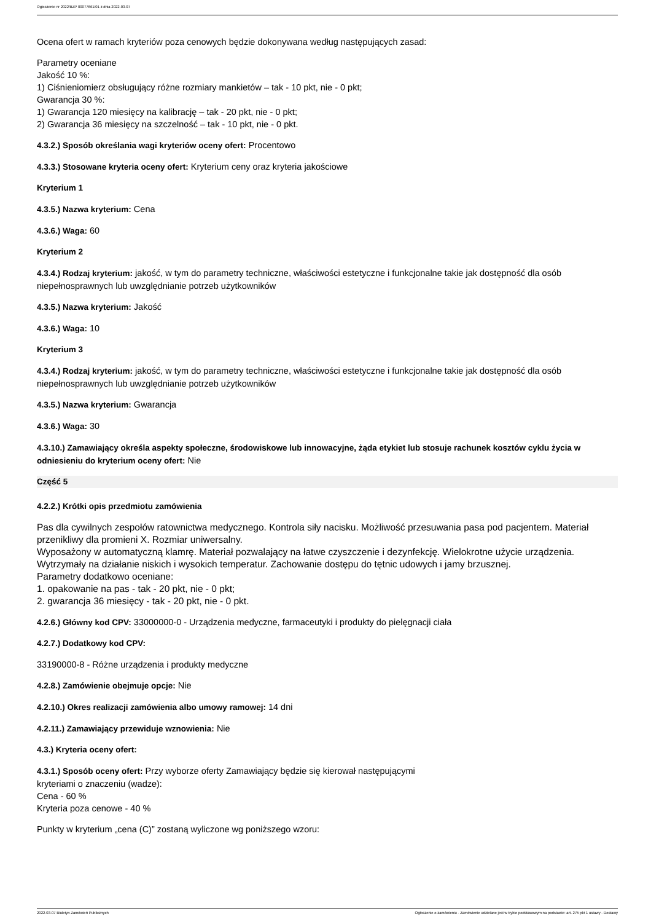Ogłoszenie nr 2022/BZP 00077661/01 z dnia 2022-03-07
Ocena ofert w ramach kryteriów poza cenowych będzie dokonywana według następujących zasad:
Parametry oceniane
Jakość 10 %:
1) Ciśnieniomierz obsługujący różne rozmiary mankietów – tak - 10 pkt, nie - 0 pkt;
Gwarancja 30 %:
1) Gwarancja 120 miesięcy na kalibrację – tak - 20 pkt, nie - 0 pkt;
2) Gwarancja 36 miesięcy na szczelność – tak - 10 pkt, nie - 0 pkt.
4.3.2.) Sposób określania wagi kryteriów oceny ofert: Procentowo
4.3.3.) Stosowane kryteria oceny ofert: Kryterium ceny oraz kryteria jakościowe
Kryterium 1
4.3.5.) Nazwa kryterium: Cena
4.3.6.) Waga: 60
Kryterium 2
4.3.4.) Rodzaj kryterium: jakość, w tym do parametry techniczne, właściwości estetyczne i funkcjonalne takie jak dostępność dla osób niepełnosprawnych lub uwzględnianie potrzeb użytkowników
4.3.5.) Nazwa kryterium: Jakość
4.3.6.) Waga: 10
Kryterium 3
4.3.4.) Rodzaj kryterium: jakość, w tym do parametry techniczne, właściwości estetyczne i funkcjonalne takie jak dostępność dla osób niepełnosprawnych lub uwzględnianie potrzeb użytkowników
4.3.5.) Nazwa kryterium: Gwarancja
4.3.6.) Waga: 30
4.3.10.) Zamawiający określa aspekty społeczne, środowiskowe lub innowacyjne, żąda etykiet lub stosuje rachunek kosztów cyklu życia w odniesieniu do kryterium oceny ofert: Nie
Część 5
4.2.2.) Krótki opis przedmiotu zamówienia
Pas dla cywilnych zespołów ratownictwa medycznego. Kontrola siły nacisku. Możliwość przesuwania pasa pod pacjentem. Materiał przenikliwy dla promieni X. Rozmiar uniwersalny.
Wyposażony w automatyczną klamrę. Materiał pozwalający na łatwe czyszczenie i dezynfekcję. Wielokrotne użycie urządzenia. Wytrzymały na działanie niskich i wysokich temperatur. Zachowanie dostępu do tętnic udowych i jamy brzusznej.
Parametry dodatkowo oceniane:
1. opakowanie na pas - tak - 20 pkt, nie - 0 pkt;
2. gwarancja 36 miesięcy - tak - 20 pkt, nie - 0 pkt.
4.2.6.) Główny kod CPV: 33000000-0 - Urządzenia medyczne, farmaceutyki i produkty do pielęgnacji ciała
4.2.7.) Dodatkowy kod CPV:
33190000-8 - Różne urządzenia i produkty medyczne
4.2.8.) Zamówienie obejmuje opcje: Nie
4.2.10.) Okres realizacji zamówienia albo umowy ramowej: 14 dni
4.2.11.) Zamawiający przewiduje wznowienia: Nie
4.3.) Kryteria oceny ofert:
4.3.1.) Sposób oceny ofert: Przy wyborze oferty Zamawiający będzie się kierował następującymi
kryteriami o znaczeniu (wadze):
Cena - 60 %
Kryteria poza cenowe - 40 %
Punkty w kryterium „cena (C)” zostaną wyliczone wg poniższego wzoru:
2022-03-07 Biuletyn Zamówień Publicznych Ogłoszenie o zamówieniu - Zamówienie udzielane jest w trybie podstawowym na podstawie: art. 275 pkt 1 ustawy - Dostawy